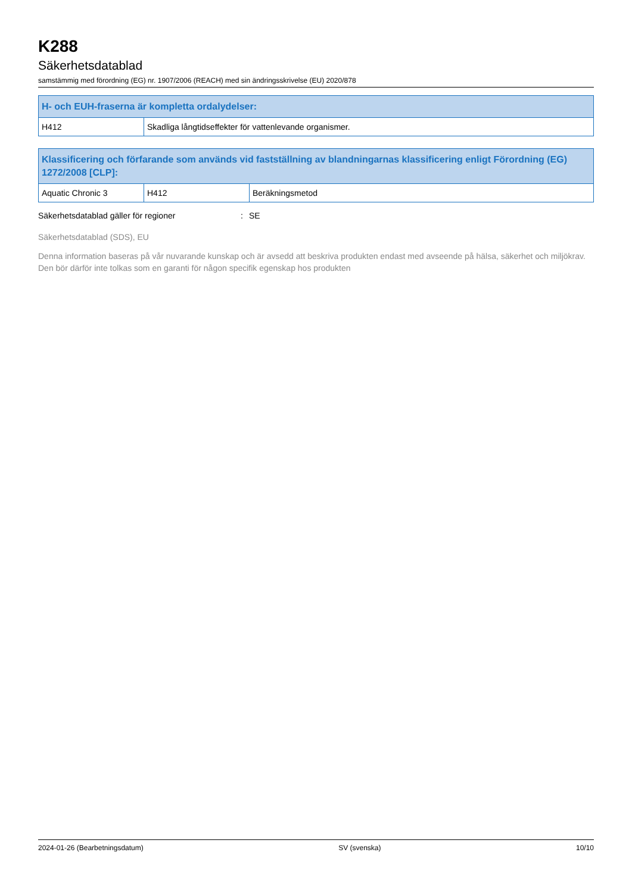K288
Säkerhetsdatablad
samstämmig med förordning (EG) nr. 1907/2006 (REACH) med sin ändringsskrivelse (EU) 2020/878
| H- och EUH-fraserna är kompletta ordalydelser: | |
| --- | --- |
| H412 | Skadliga långtidseffekter för vattenlevande organismer. |
| Klassificering och förfarande som används vid fastställning av blandningarnas klassificering enligt Förordning (EG) 1272/2008 [CLP]: | | |
| --- | --- | --- |
| Aquatic Chronic 3 | H412 | Beräkningsmetod |
Säkerhetsdatablad gäller för regioner: SE
Säkerhetsdatablad (SDS), EU
Denna information baseras på vår nuvarande kunskap och är avsedd att beskriva produkten endast med avseende på hälsa, säkerhet och miljökrav. Den bör därför inte tolkas som en garanti för någon specifik egenskap hos produkten
2024-01-26 (Bearbetningsdatum) SV (svenska) 10/10